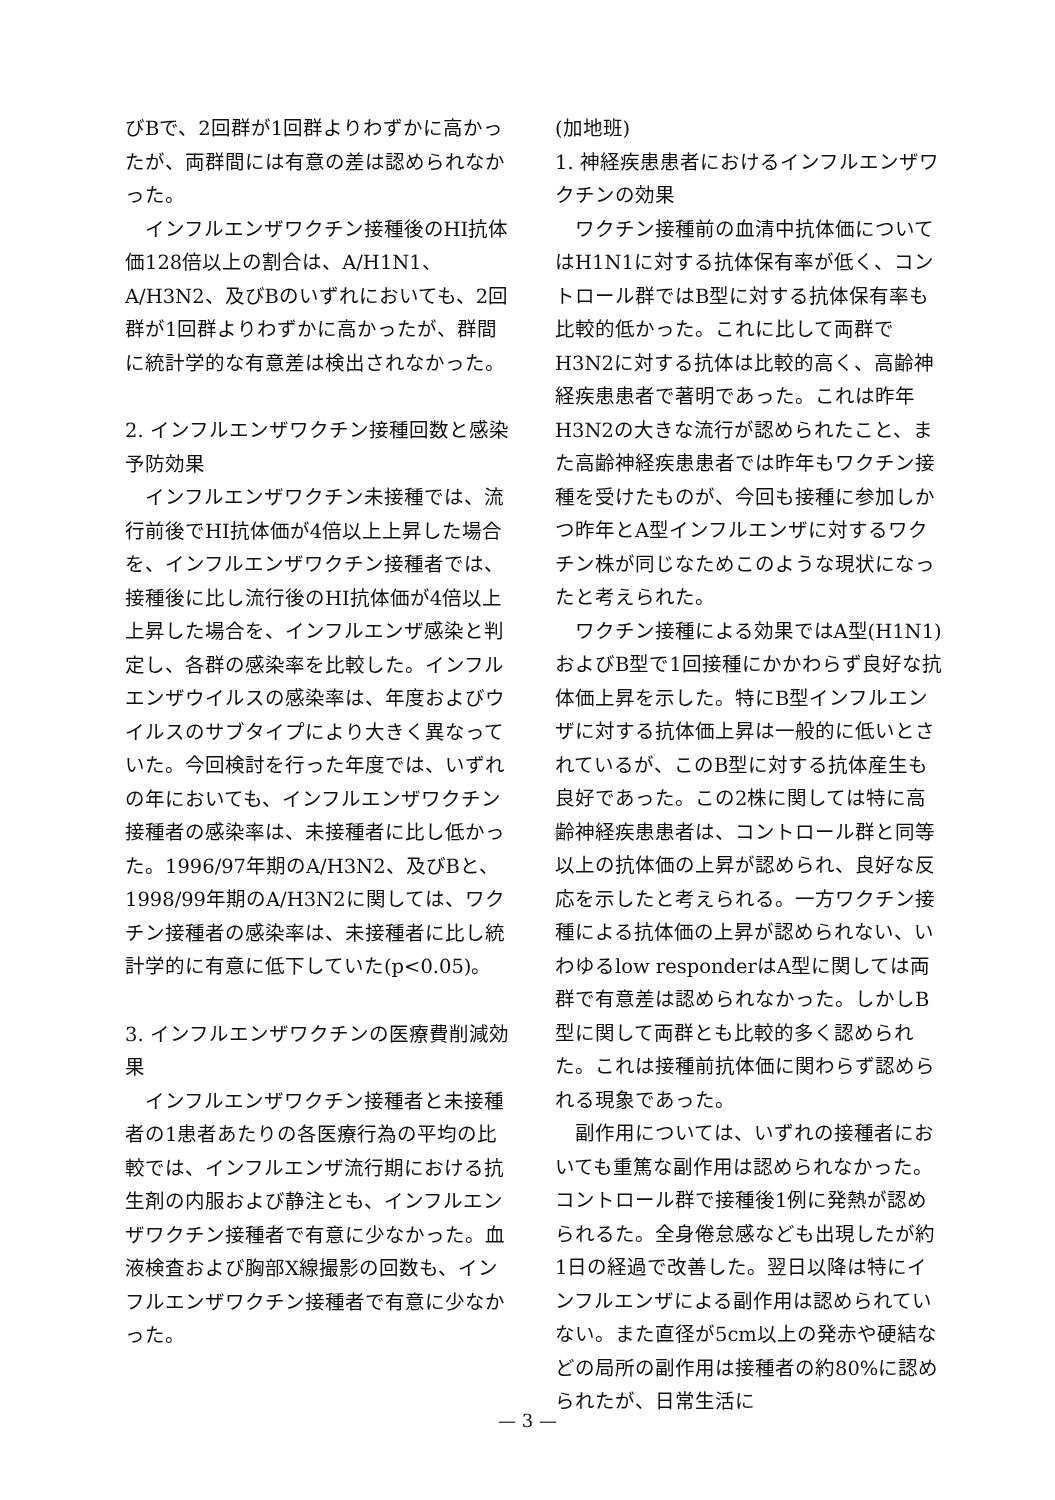びBで、2回群が1回群よりわずかに高かったが、両群間には有意の差は認められなかった。
インフルエンザワクチン接種後のHI抗体価128倍以上の割合は、A/H1N1、A/H3N2、及びBのいずれにおいても、2回群が1回群よりわずかに高かったが、群間に統計学的な有意差は検出されなかった。
2. インフルエンザワクチン接種回数と感染予防効果
インフルエンザワクチン未接種では、流行前後でHI抗体価が4倍以上上昇した場合を、インフルエンザワクチン接種者では、接種後に比し流行後のHI抗体価が4倍以上上昇した場合を、インフルエンザ感染と判定し、各群の感染率を比較した。インフルエンザウイルスの感染率は、年度およびウイルスのサブタイプにより大きく異なっていた。今回検討を行った年度では、いずれの年においても、インフルエンザワクチン接種者の感染率は、未接種者に比し低かった。1996/97年期のA/H3N2、及びBと、1998/99年期のA/H3N2に関しては、ワクチン接種者の感染率は、未接種者に比し統計学的に有意に低下していた(p<0.05)。
3. インフルエンザワクチンの医療費削減効果
インフルエンザワクチン接種者と未接種者の1患者あたりの各医療行為の平均の比較では、インフルエンザ流行期における抗生剤の内服および静注とも、インフルエンザワクチン接種者で有意に少なかった。血液検査および胸部X線撮影の回数も、インフルエンザワクチン接種者で有意に少なかった。
(加地班)
1. 神経疾患患者におけるインフルエンザワクチンの効果
ワクチン接種前の血清中抗体価についてはH1N1に対する抗体保有率が低く、コントロール群ではB型に対する抗体保有率も比較的低かった。これに比して両群でH3N2に対する抗体は比較的高く、高齢神経疾患患者で著明であった。これは昨年H3N2の大きな流行が認められたこと、また高齢神経疾患患者では昨年もワクチン接種を受けたものが、今回も接種に参加しかつ昨年とA型インフルエンザに対するワクチン株が同じなためこのような現状になったと考えられた。
ワクチン接種による効果ではA型(H1N1)およびB型で1回接種にかかわらず良好な抗体価上昇を示した。特にB型インフルエンザに対する抗体価上昇は一般的に低いとされているが、このB型に対する抗体産生も良好であった。この2株に関しては特に高齢神経疾患患者は、コントロール群と同等以上の抗体価の上昇が認められ、良好な反応を示したと考えられる。一方ワクチン接種による抗体価の上昇が認められない、いわゆるlow responderはA型に関しては両群で有意差は認められなかった。しかしB型に関して両群とも比較的多く認められた。これは接種前抗体価に関わらず認められる現象であった。
副作用については、いずれの接種者においても重篤な副作用は認められなかった。コントロール群で接種後1例に発熱が認められるた。全身倦怠感なども出現したが約1日の経過で改善した。翌日以降は特にインフルエンザによる副作用は認められていない。また直径が5cm以上の発赤や硬結などの局所の副作用は接種者の約80%に認められたが、日常生活に
— 3 —